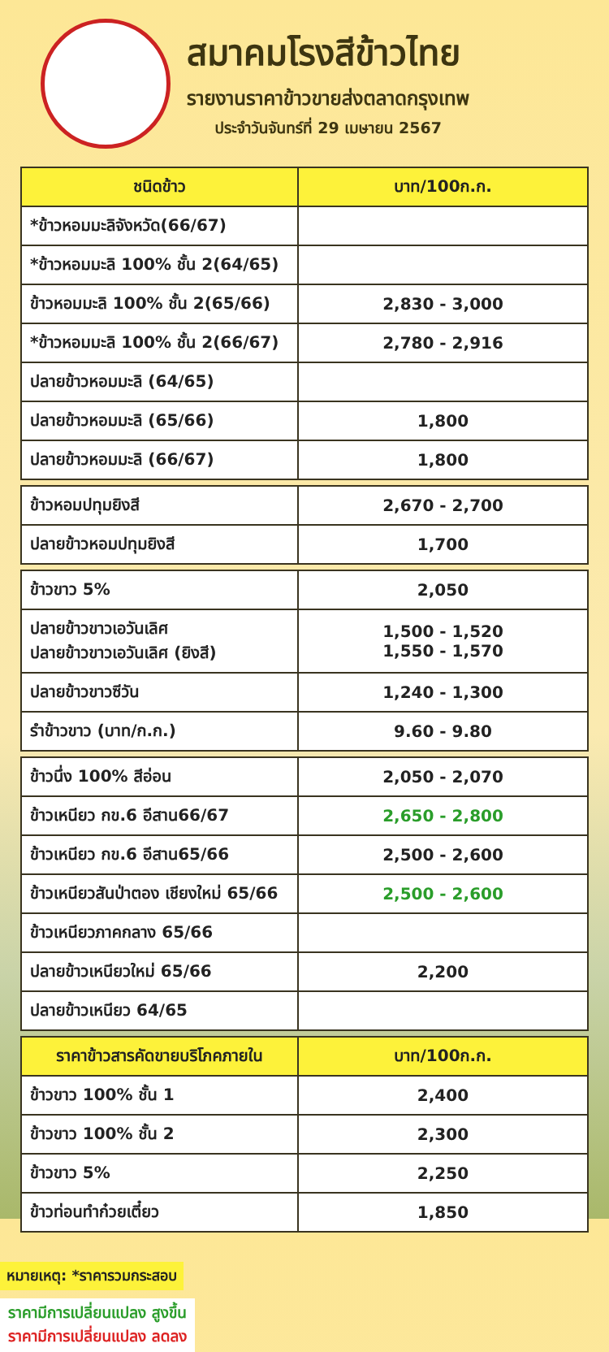สมาคมโรงสีข้าวไทย
รายงานราคาข้าวขายส่งตลาดกรุงเทพ
ประจำวันจันทร์ที่ 29 เมษายน 2567
| ชนิดข้าว | บาท/100ก.ก. |
| --- | --- |
| *ข้าวหอมมะลิจังหวัด(66/67) | |
| *ข้าวหอมมะลิ 100% ชั้น 2(64/65) | |
| ข้าวหอมมะลิ 100% ชั้น 2(65/66) | 2,830 - 3,000 |
| *ข้าวหอมมะลิ 100% ชั้น 2(66/67) | 2,780 - 2,916 |
| ปลายข้าวหอมมะลิ (64/65) | |
| ปลายข้าวหอมมะลิ (65/66) | 1,800 |
| ปลายข้าวหอมมะลิ (66/67) | 1,800 |
| ข้าวหอมปทุมยิงสี | 2,670 - 2,700 |
| ปลายข้าวหอมปทุมยิงสี | 1,700 |
| ข้าวขาว 5% | 2,050 |
| ปลายข้าวขาวเอวันเลิศ ปลายข้าวขาวเอวันเลิศ (ยิงสี) | 1,500 - 1,520 1,550 - 1,570 |
| ปลายข้าวขาวซีวัน | 1,240 - 1,300 |
| รำข้าวขาว (บาท/ก.ก.) | 9.60 - 9.80 |
| ข้าวนึ่ง 100% สีอ่อน | 2,050 - 2,070 |
| ข้าวเหนียว กข.6 อีสาน66/67 | 2,650 - 2,800 |
| ข้าวเหนียว กข.6 อีสาน65/66 | 2,500 - 2,600 |
| ข้าวเหนียวสันป่าตอง เชียงใหม่ 65/66 | 2,500 - 2,600 |
| ข้าวเหนียวภาคกลาง 65/66 | |
| ปลายข้าวเหนียวใหม่ 65/66 | 2,200 |
| ปลายข้าวเหนียว 64/65 | |
| ราคาข้าวสารคัดขายบริโภคภายใน | บาท/100ก.ก. |
| --- | --- |
| ข้าวขาว 100% ชั้น 1 | 2,400 |
| ข้าวขาว 100% ชั้น 2 | 2,300 |
| ข้าวขาว 5% | 2,250 |
| ข้าวท่อนทำก๋วยเตี๋ยว | 1,850 |
หมายเหตุ: *ราคารวมกระสอบ
ราคามีการเปลี่ยนแปลง สูงขึ้น
ราคามีการเปลี่ยนแปลง ลดลง